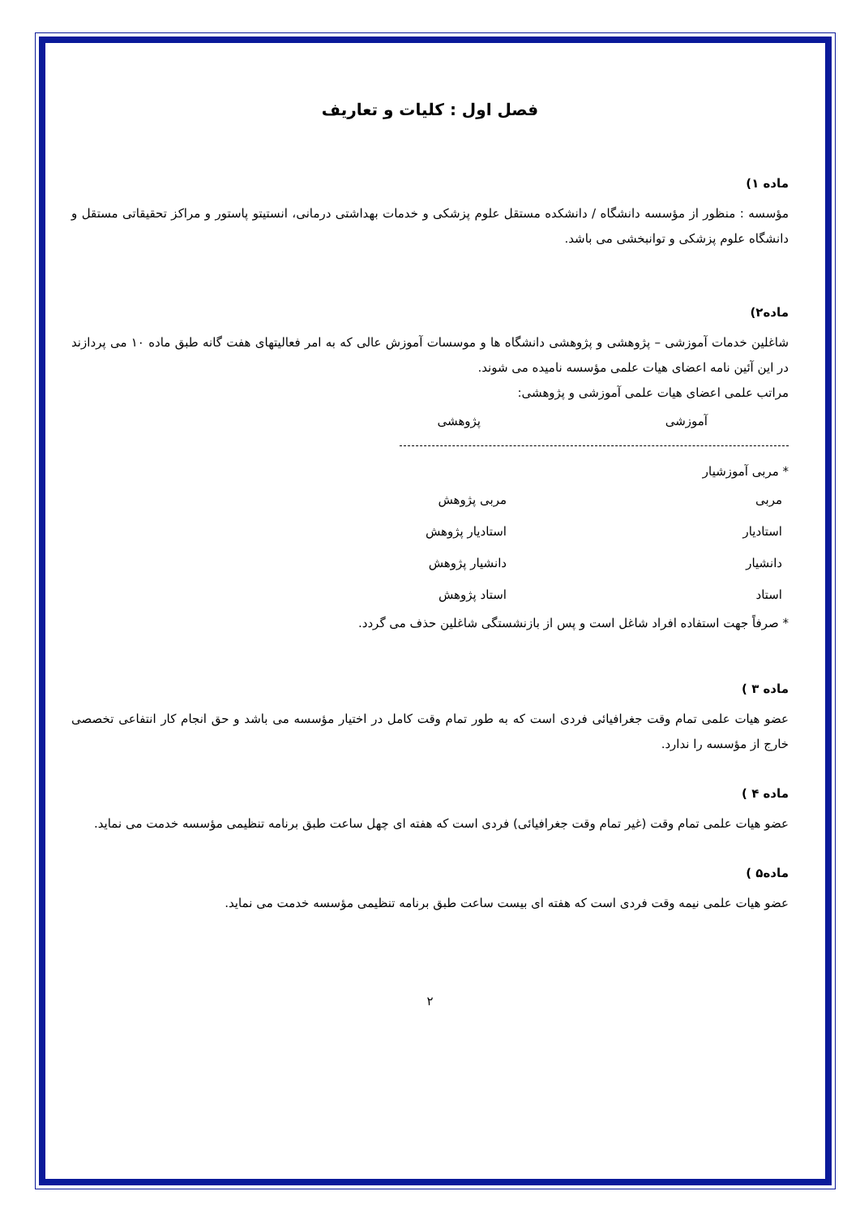فصل اول : کلیات و تعاریف
ماده ۱)
مؤسسه : منظور از مؤسسه دانشگاه / دانشکده مستقل علوم پزشکی و خدمات بهداشتی درمانی، انستیتو پاستور و مراکز تحقیقاتی مستقل و دانشگاه علوم پزشکی و توانبخشی می باشد.
ماده۲)
شاغلین خدمات آموزشی – پژوهشی و پژوهشی دانشگاه ها و موسسات آموزش عالی که به امر فعالیتهای هفت گانه طبق ماده ۱۰ می پردازند در این آئین نامه اعضای هیات علمی مؤسسه نامیده می شوند.
مراتب علمی اعضای هیات علمی آموزشی و پژوهشی:
| آموزشی | پژوهشی |
* مربی آموزشیار
| مربی | مربی پژوهش |
| استادیار | استادیار پژوهش |
| دانشیار | دانشیار پژوهش |
| استاد | استاد پژوهش |
* صرفاً جهت استفاده افراد شاغل است و پس از بازنشستگی شاغلین حذف می گردد.
ماده ۳ )
عضو هیات علمی تمام وقت جغرافیائی فردی است که به طور تمام وقت کامل در اختیار مؤسسه می باشد و حق انجام کار انتفاعی تخصصی خارج از مؤسسه را ندارد.
ماده ۴ )
عضو هیات علمی تمام وقت (غیر تمام وقت جغرافیائی) فردی است که هفته ای چهل ساعت طبق برنامه تنظیمی مؤسسه خدمت می نماید.
ماده۵ )
عضو هیات علمی نیمه وقت فردی است که هفته ای بیست ساعت طبق برنامه تنظیمی مؤسسه خدمت می نماید.
۲